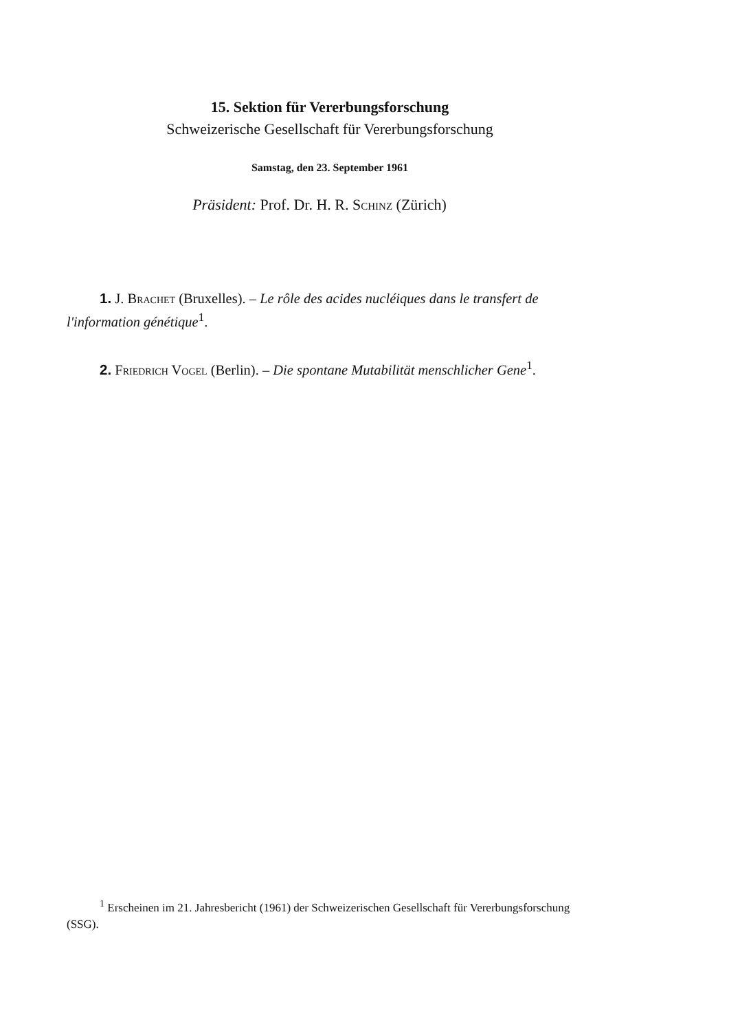15. Sektion für Vererbungsforschung
Schweizerische Gesellschaft für Vererbungsforschung
Samstag, den 23. September 1961
Präsident: Prof. Dr. H. R. Schinz (Zürich)
1. J. Brachet (Bruxelles). – Le rôle des acides nucléiques dans le transfert de l'information génétique<sup>1</sup>.
2. Friedrich Vogel (Berlin). – Die spontane Mutabilität menschlicher Gene<sup>1</sup>.
<sup>1</sup> Erscheinen im 21. Jahresbericht (1961) der Schweizerischen Gesellschaft für Vererbungsforschung (SSG).